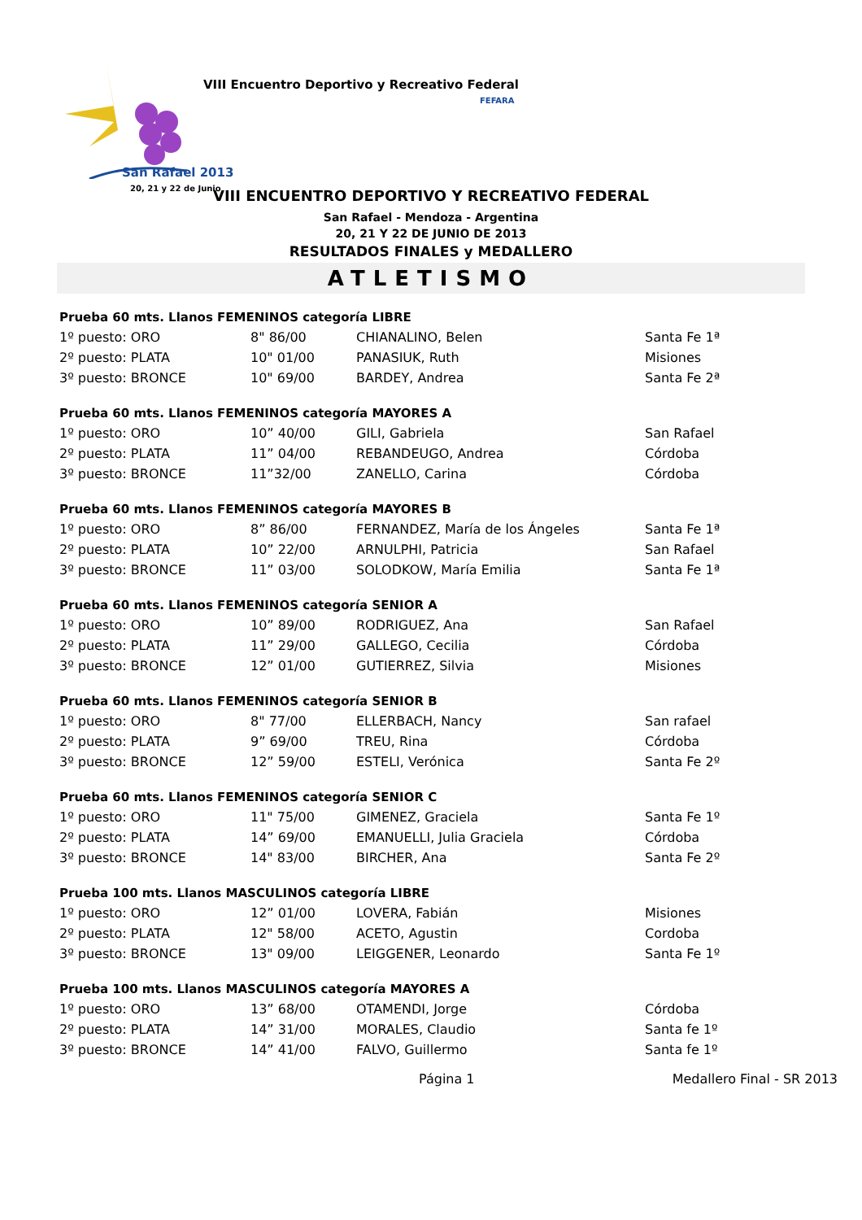VIII Encuentro Deportivo y Recreativo Federal
FEFARA
San Rafael 2013
20, 21 y 22 de Junio
VIII ENCUENTRO DEPORTIVO Y RECREATIVO FEDERAL
San Rafael - Mendoza - Argentina
20, 21 Y 22 DE JUNIO DE 2013
RESULTADOS FINALES y MEDALLERO
ATLETISMO
| Prueba 60 mts. Llanos FEMENINOS categoría LIBRE | | | |
| --- | --- | --- | --- |
| 1º puesto: ORO | 8" 86/00 | CHIANALINO, Belen | Santa Fe 1ª |
| 2º puesto: PLATA | 10" 01/00 | PANASIUK, Ruth | Misiones |
| 3º puesto: BRONCE | 10" 69/00 | BARDEY, Andrea | Santa Fe 2ª |
| Prueba 60 mts. Llanos FEMENINOS categoría MAYORES A | | | |
| 1º puesto: ORO | 10” 40/00 | GILI, Gabriela | San Rafael |
| 2º puesto: PLATA | 11” 04/00 | REBANDEUGO, Andrea | Córdoba |
| 3º puesto: BRONCE | 11”32/00 | ZANELLO, Carina | Córdoba |
| Prueba 60 mts. Llanos FEMENINOS categoría MAYORES B | | | |
| 1º puesto: ORO | 8” 86/00 | FERNANDEZ, María de los Ángeles | Santa Fe 1ª |
| 2º puesto: PLATA | 10” 22/00 | ARNULPHI, Patricia | San Rafael |
| 3º puesto: BRONCE | 11” 03/00 | SOLODKOW, María Emilia | Santa Fe 1ª |
| Prueba 60 mts. Llanos FEMENINOS categoría SENIOR A | | | |
| 1º puesto: ORO | 10” 89/00 | RODRIGUEZ, Ana | San Rafael |
| 2º puesto: PLATA | 11” 29/00 | GALLEGO, Cecilia | Córdoba |
| 3º puesto: BRONCE | 12” 01/00 | GUTIERREZ, Silvia | Misiones |
| Prueba 60 mts. Llanos FEMENINOS categoría SENIOR B | | | |
| 1º puesto: ORO | 8" 77/00 | ELLERBACH, Nancy | San rafael |
| 2º puesto: PLATA | 9” 69/00 | TREU, Rina | Córdoba |
| 3º puesto: BRONCE | 12” 59/00 | ESTELI, Verónica | Santa Fe 2º |
| Prueba 60 mts. Llanos FEMENINOS categoría SENIOR C | | | |
| 1º puesto: ORO | 11" 75/00 | GIMENEZ, Graciela | Santa Fe 1º |
| 2º puesto: PLATA | 14” 69/00 | EMANUELLI, Julia Graciela | Córdoba |
| 3º puesto: BRONCE | 14" 83/00 | BIRCHER, Ana | Santa Fe 2º |
| Prueba 100 mts. Llanos MASCULINOS categoría LIBRE | | | |
| 1º puesto: ORO | 12” 01/00 | LOVERA, Fabián | Misiones |
| 2º puesto: PLATA | 12" 58/00 | ACETO, Agustin | Cordoba |
| 3º puesto: BRONCE | 13" 09/00 | LEIGGENER, Leonardo | Santa Fe 1º |
| Prueba 100 mts. Llanos MASCULINOS categoría MAYORES A | | | |
| 1º puesto: ORO | 13” 68/00 | OTAMENDI, Jorge | Córdoba |
| 2º puesto: PLATA | 14” 31/00 | MORALES, Claudio | Santa fe 1º |
| 3º puesto: BRONCE | 14” 41/00 | FALVO, Guillermo | Santa fe 1º |
Página 1 Medallero Final - SR 2013